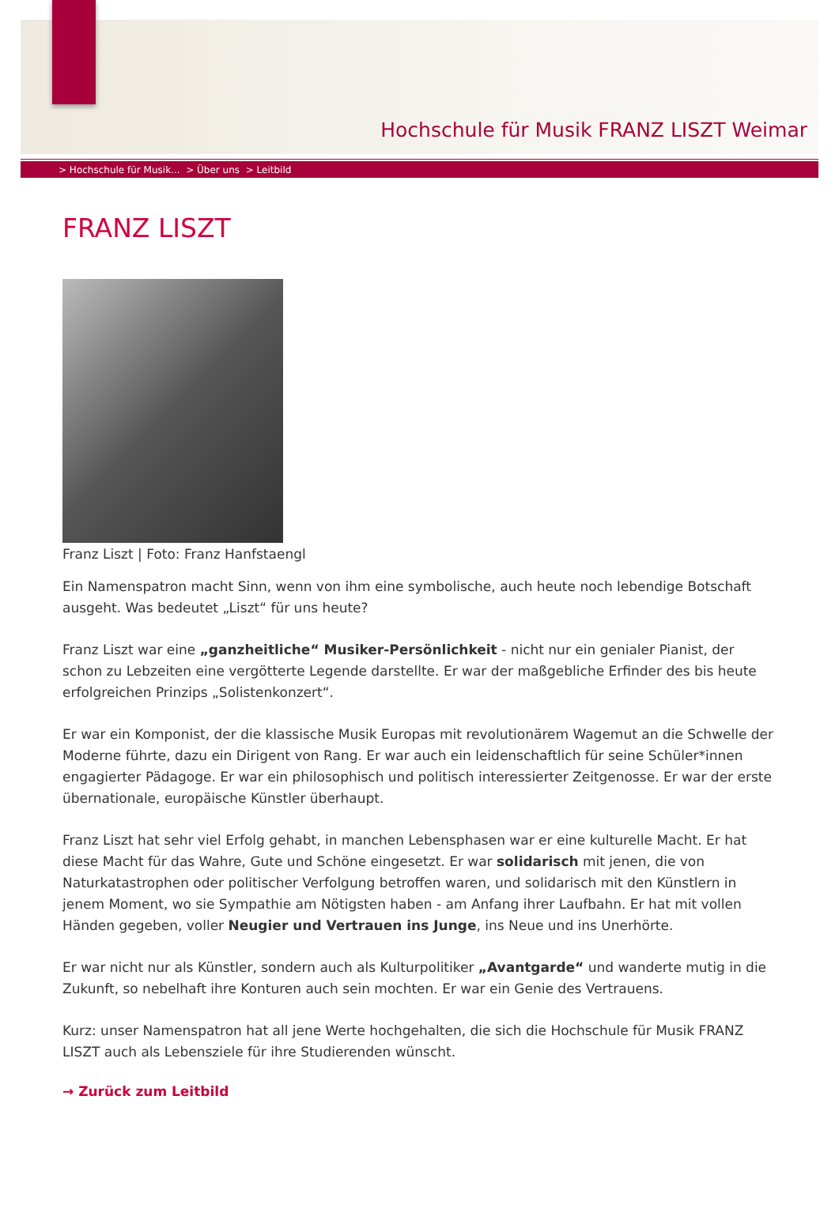Hochschule für Musik FRANZ LISZT Weimar
> Hochschule für Musik... > Über uns > Leitbild
FRANZ LISZT
Franz Liszt | Foto: Franz Hanfstaengl
Ein Namenspatron macht Sinn, wenn von ihm eine symbolische, auch heute noch lebendige Botschaft ausgeht. Was bedeutet „Liszt“ für uns heute?
Franz Liszt war eine „ganzheitliche“ Musiker-Persönlichkeit - nicht nur ein genialer Pianist, der schon zu Lebzeiten eine vergötterte Legende darstellte. Er war der maßgebliche Erfinder des bis heute erfolgreichen Prinzips „Solistenkonzert“.
Er war ein Komponist, der die klassische Musik Europas mit revolutionärem Wagemut an die Schwelle der Moderne führte, dazu ein Dirigent von Rang. Er war auch ein leidenschaftlich für seine Schüler*innen engagierter Pädagoge. Er war ein philosophisch und politisch interessierter Zeitgenosse. Er war der erste übernationale, europäische Künstler überhaupt.
Franz Liszt hat sehr viel Erfolg gehabt, in manchen Lebensphasen war er eine kulturelle Macht. Er hat diese Macht für das Wahre, Gute und Schöne eingesetzt. Er war solidarisch mit jenen, die von Naturkatastrophen oder politischer Verfolgung betroffen waren, und solidarisch mit den Künstlern in jenem Moment, wo sie Sympathie am Nötigsten haben - am Anfang ihrer Laufbahn. Er hat mit vollen Händen gegeben, voller Neugier und Vertrauen ins Junge, ins Neue und ins Unerhörte.
Er war nicht nur als Künstler, sondern auch als Kulturpolitiker „Avantgarde“ und wanderte mutig in die Zukunft, so nebelhaft ihre Konturen auch sein mochten. Er war ein Genie des Vertrauens.
Kurz: unser Namenspatron hat all jene Werte hochgehalten, die sich die Hochschule für Musik FRANZ LISZT auch als Lebensziele für ihre Studierenden wünscht.
→ Zurück zum Leitbild